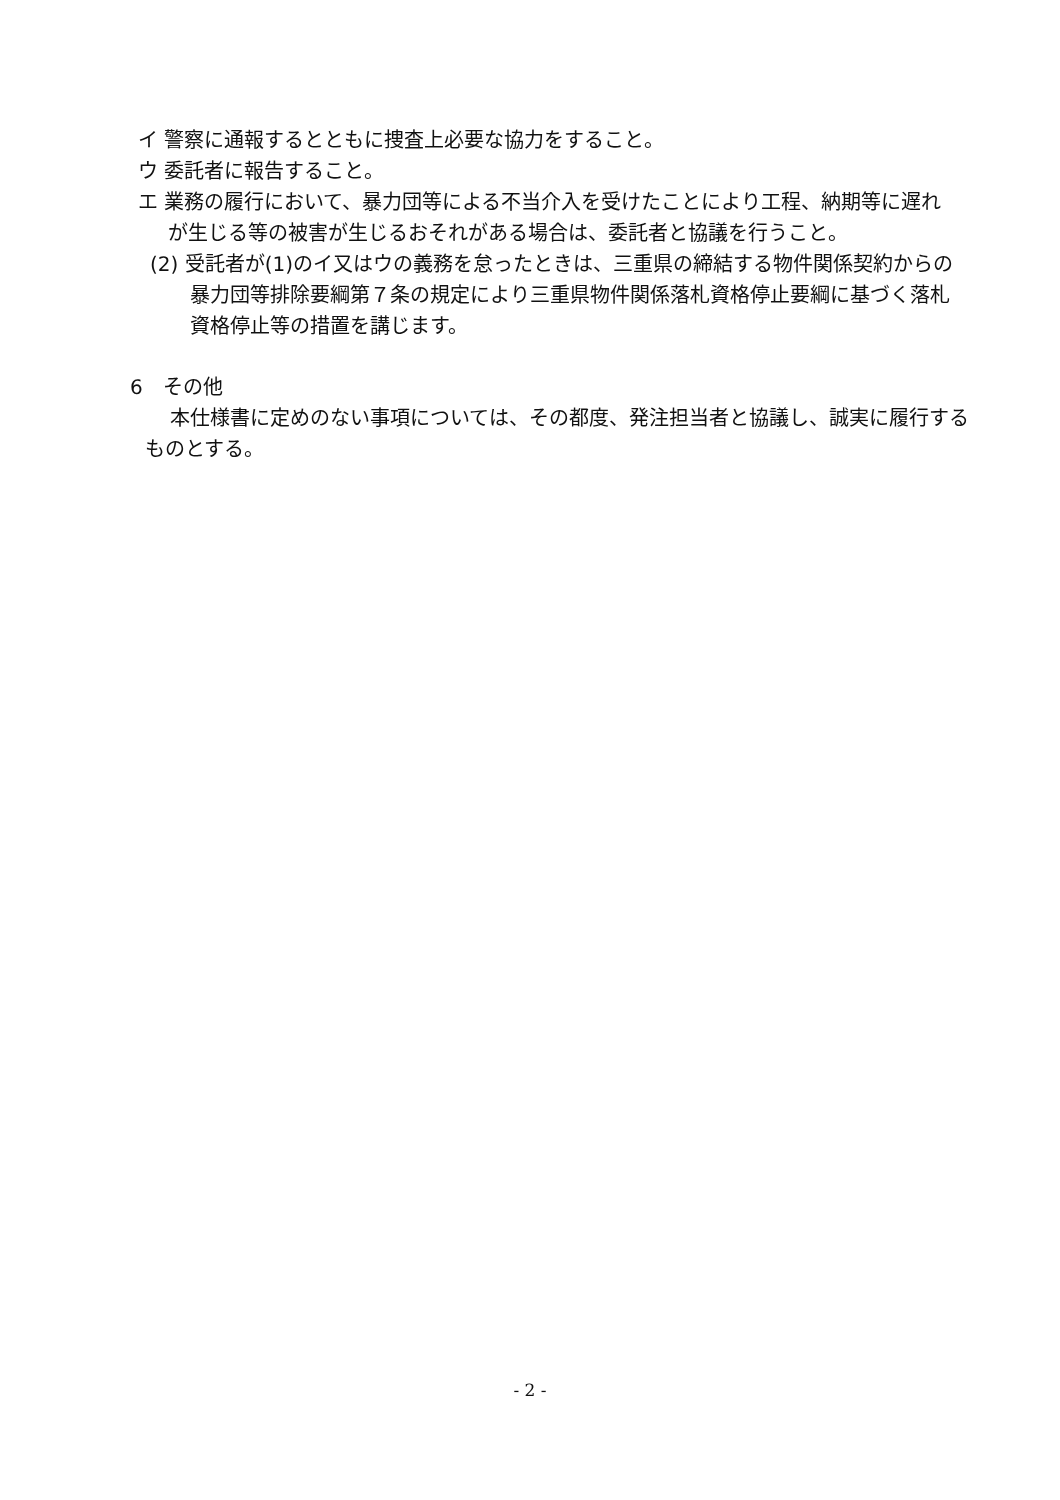イ 警察に通報するとともに捜査上必要な協力をすること。
ウ 委託者に報告すること。
エ 業務の履行において、暴力団等による不当介入を受けたことにより工程、納期等に遅れが生じる等の被害が生じるおそれがある場合は、委託者と協議を行うこと。
(2) 受託者が(1)のイ又はウの義務を怠ったときは、三重県の締結する物件関係契約からの暴力団等排除要綱第７条の規定により三重県物件関係落札資格停止要綱に基づく落札資格停止等の措置を講じます。
6　その他
本仕様書に定めのない事項については、その都度、発注担当者と協議し、誠実に履行するものとする。
- 2 -